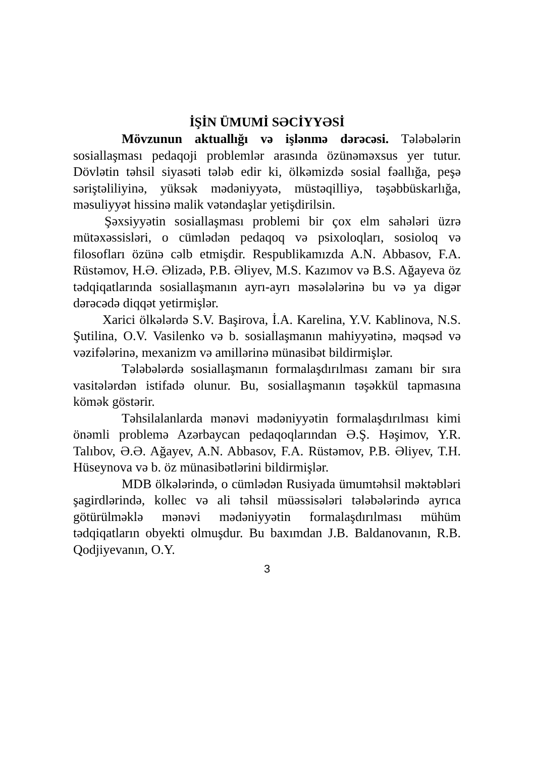İŞİN ÜMUMİ SƏCİYYƏSİ
Mövzunun aktuallığı və işlənmə dərəcəsi. Tələbələrin sosiallaşması pedaqoji problemlər arasında özünəməxsus yer tutur. Dövlətin təhsil siyasəti tələb edir ki, ölkəmizdə sosial fəallığa, peşə səriştəliliyinə, yüksək mədəniyyətə, müstəqilliyə, təşəbbüskarlığa, məsuliyyət hissinə malik vətəndaşlar yetişdirilsin.
Şəxsiyyətin sosiallaşması problemi bir çox elm sahələri üzrə mütəxəssisləri, o cümlədən pedaqoq və psixoloqları, sosioloq və filosofları özünə cəlb etmişdir. Respublikamızda A.N. Abbasov, F.A. Rüstəmov, H.Ə. Əlizadə, P.B. Əliyev, M.S. Kazımov və B.S. Ağayeva öz tədqiqatlarında sosiallaşmanın ayrı-ayrı məsələlərinə bu və ya digər dərəcədə diqqət yetirmişlər.
Xarici ölkələrdə S.V. Başirova, İ.A. Karelina, Y.V. Kablinova, N.S. Şutilina, O.V. Vasilenko və b. sosiallaşmanın mahiyyətinə, məqsəd və vəzifələrinə, mexanizm və amillərinə münasibət bildirmişlər.
Tələbələrdə sosiallaşmanın formalaşdırılması zamanı bir sıra vasitələrdən istifadə olunur. Bu, sosiallaşmanın təşəkkül tapmasına kömək göstərir.
Təhsilalanlarda mənəvi mədəniyyətin formalaşdırılması kimi önəmli problemə Azərbaycan pedaqoqlarından Ə.Ş. Həşimov, Y.R. Talıbov, Ə.Ə. Ağayev, A.N. Abbasov, F.A. Rüstəmov, P.B. Əliyev, T.H. Hüseynova və b. öz münasibətlərini bildirmişlər.
MDB ölkələrində, o cümlədən Rusiyada ümumtəhsil məktəbləri şagirdlərində, kollec və ali təhsil müəssisələri tələbələrində ayrıca götürülməklə mənəvi mədəniyyətin formalaşdırılması mühüm tədqiqatların obyekti olmuşdur. Bu baxımdan J.B. Baldanovanın, R.B. Qodjiyevanın, O.Y.
3